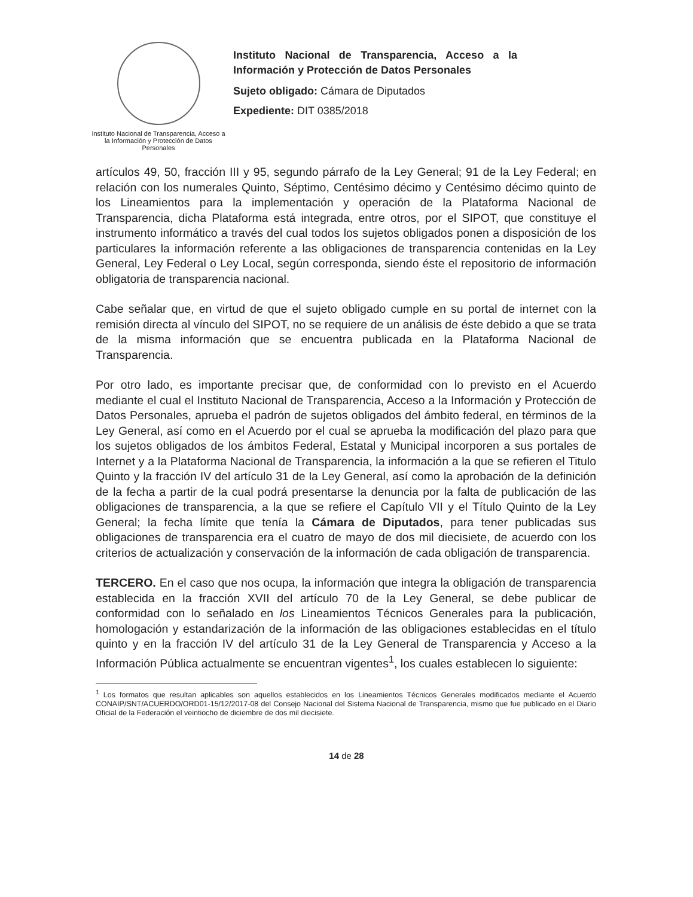Instituto Nacional de Transparencia, Acceso a la Información y Protección de Datos Personales
Instituto Nacional de Transparencia, Acceso a la Información y Protección de Datos Personales
Sujeto obligado: Cámara de Diputados
Expediente: DIT 0385/2018
artículos 49, 50, fracción III y 95, segundo párrafo de la Ley General; 91 de la Ley Federal; en relación con los numerales Quinto, Séptimo, Centésimo décimo y Centésimo décimo quinto de los Lineamientos para la implementación y operación de la Plataforma Nacional de Transparencia, dicha Plataforma está integrada, entre otros, por el SIPOT, que constituye el instrumento informático a través del cual todos los sujetos obligados ponen a disposición de los particulares la información referente a las obligaciones de transparencia contenidas en la Ley General, Ley Federal o Ley Local, según corresponda, siendo éste el repositorio de información obligatoria de transparencia nacional.
Cabe señalar que, en virtud de que el sujeto obligado cumple en su portal de internet con la remisión directa al vínculo del SIPOT, no se requiere de un análisis de éste debido a que se trata de la misma información que se encuentra publicada en la Plataforma Nacional de Transparencia.
Por otro lado, es importante precisar que, de conformidad con lo previsto en el Acuerdo mediante el cual el Instituto Nacional de Transparencia, Acceso a la Información y Protección de Datos Personales, aprueba el padrón de sujetos obligados del ámbito federal, en términos de la Ley General, así como en el Acuerdo por el cual se aprueba la modificación del plazo para que los sujetos obligados de los ámbitos Federal, Estatal y Municipal incorporen a sus portales de Internet y a la Plataforma Nacional de Transparencia, la información a la que se refieren el Titulo Quinto y la fracción IV del artículo 31 de la Ley General, así como la aprobación de la definición de la fecha a partir de la cual podrá presentarse la denuncia por la falta de publicación de las obligaciones de transparencia, a la que se refiere el Capítulo VII y el Título Quinto de la Ley General; la fecha límite que tenía la Cámara de Diputados, para tener publicadas sus obligaciones de transparencia era el cuatro de mayo de dos mil diecisiete, de acuerdo con los criterios de actualización y conservación de la información de cada obligación de transparencia.
TERCERO. En el caso que nos ocupa, la información que integra la obligación de transparencia establecida en la fracción XVII del artículo 70 de la Ley General, se debe publicar de conformidad con lo señalado en los Lineamientos Técnicos Generales para la publicación, homologación y estandarización de la información de las obligaciones establecidas en el título quinto y en la fracción IV del artículo 31 de la Ley General de Transparencia y Acceso a la Información Pública actualmente se encuentran vigentes<sup>1</sup>, los cuales establecen lo siguiente:
<sup>1</sup> Los formatos que resultan aplicables son aquellos establecidos en los Lineamientos Técnicos Generales modificados mediante el Acuerdo CONAIP/SNT/ACUERDO/ORD01-15/12/2017-08 del Consejo Nacional del Sistema Nacional de Transparencia, mismo que fue publicado en el Diario Oficial de la Federación el veintiocho de diciembre de dos mil diecisiete.
14 de 28